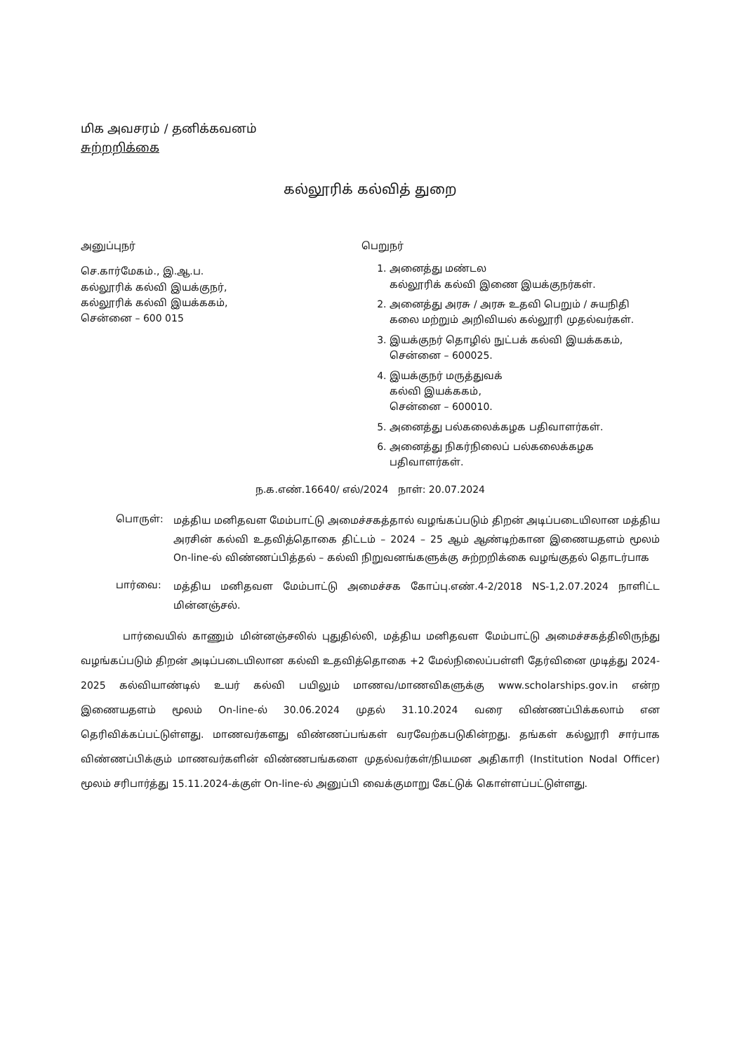மிக அவசரம் / தனிக்கவனம்
சுற்றறிக்கை
கல்லூரிக் கல்வித் துறை
அனுப்புநர்
செ.கார்மேகம்., இ.ஆ.ப.
கல்லூரிக் கல்வி இயக்குநர்,
கல்லூரிக் கல்வி இயக்ககம்,
சென்னை – 600 015
பெறுநர்
1. அனைத்து மண்டல
கல்லூரிக் கல்வி இணை இயக்குநர்கள்.
2. அனைத்து அரசு / அரசு உதவி பெறும் / சுயநிதி கலை மற்றும் அறிவியல் கல்லூரி முதல்வர்கள்.
3. இயக்குநர் தொழில் நுட்பக் கல்வி இயக்ககம், சென்னை – 600025.
4. இயக்குநர் மருத்துவக்
கல்வி இயக்ககம்,
சென்னை – 600010.
5. அனைத்து பல்கலைக்கழக பதிவாளர்கள்.
6. அனைத்து நிகர்நிலைப் பல்கலைக்கழக பதிவாளர்கள்.
ந.க.எண்.16640/ எல்/2024 நாள்: 20.07.2024
பொருள்:
மத்திய மனிதவள மேம்பாட்டு அமைச்சகத்தால் வழங்கப்படும் திறன் அடிப்படையிலான மத்திய அரசின் கல்வி உதவித்தொகை திட்டம் – 2024 – 25 ஆம் ஆண்டிற்கான இணையதளம் மூலம் On-line-ல் விண்ணப்பித்தல் – கல்வி நிறுவனங்களுக்கு சுற்றறிக்கை வழங்குதல் தொடர்பாக
பார்வை:
மத்திய மனிதவள மேம்பாட்டு அமைச்சக கோப்பு.எண்.4-2/2018 NS-1,2.07.2024 நாளிட்ட மின்னஞ்சல்.
பார்வையில் காணும் மின்னஞ்சலில் புதுதில்லி, மத்திய மனிதவள மேம்பாட்டு அமைச்சகத்திலிருந்து வழங்கப்படும் திறன் அடிப்படையிலான கல்வி உதவித்தொகை +2 மேல்நிலைப்பள்ளி தேர்வினை முடித்து 2024-2025 கல்வியாண்டில் உயர் கல்வி பயிலும் மாணவ/மாணவிகளுக்கு www.scholarships.gov.in என்ற இணையதளம் மூலம் On-line-ல் 30.06.2024 முதல் 31.10.2024 வரை விண்ணப்பிக்கலாம் என தெரிவிக்கப்பட்டுள்ளது. மாணவர்களது விண்ணப்பங்கள் வரவேற்கபடுகின்றது. தங்கள் கல்லூரி சார்பாக விண்ணப்பிக்கும் மாணவர்களின் விண்ணபங்களை முதல்வர்கள்/நியமன அதிகாரி (Institution Nodal Officer) மூலம் சரிபார்த்து 15.11.2024-க்குள் On-line-ல் அனுப்பி வைக்குமாறு கேட்டுக் கொள்ளப்பட்டுள்ளது.